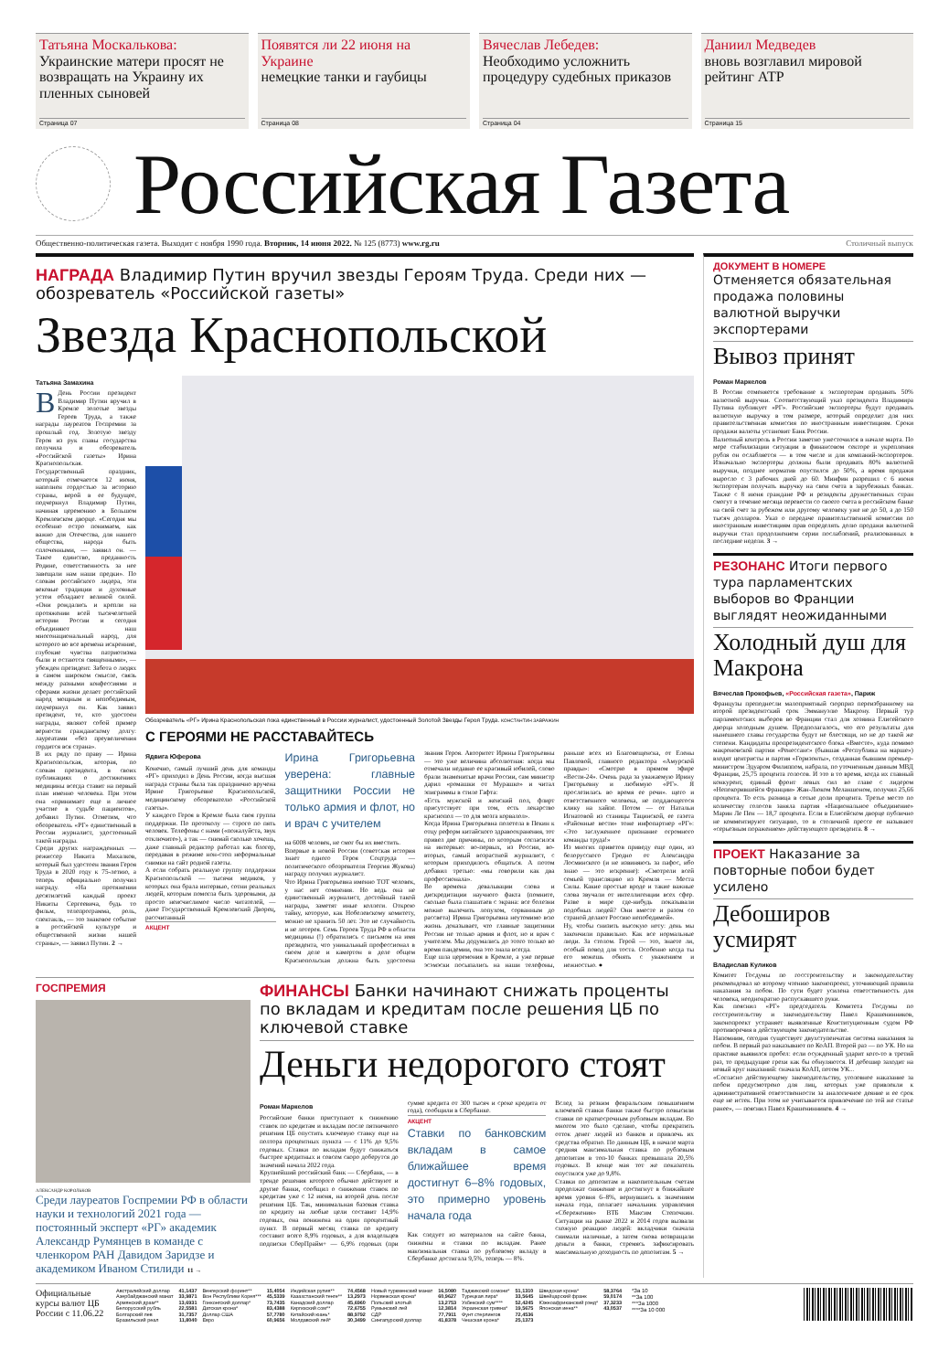Татьяна Москалькова:
Украинские матери просят не возвращать на Украину их пленных сыновей
Страница 07
Появятся ли 22 июня на Украине
немецкие танки и гаубицы
Страница 08
Вячеслав Лебедев:
Необходимо усложнить процедуру судебных приказов
Страница 04
Даниил Медведев
вновь возглавил мировой рейтинг АТР
Страница 15
Российская Газета
Общественно-политическая газета. Выходит с ноября 1990 года. Вторник, 14 июня 2022. № 125 (8773) www.rg.ru Столичный выпуск
НАГРАДА Владимир Путин вручил звезды Героям Труда. Среди них — обозреватель «Российской газеты»
Звезда Краснопольской
Татьяна Замахина
В День России президент Владимир Путин вручил в Кремле золотые звезды Героев Труда, а также награды лауреатов Госпремии за прошлый год. Золотую звезду Героя из рук главы государства получила и обозреватель «Российской газеты» Ирина Краснопольская.
Государственный праздник, который отмечается 12 июня, наполнен гордостью за историю страны, верой в ее будущее, подчеркнул Владимир Путин, начиная церемонию в Большом Кремлевском дворце. «Сегодня мы особенно остро понимаем, как важно для Отечества, для нашего общества, народа быть сплоченными, — заявил он. — Такое единство, преданность Родине, ответственность за нее завещали нам наши предки». По словам российского лидера, эти вековые традиции и духовные устои обладают великой силой. «Они рождались и крепли на протяжении всей тысячелетней истории России и сегодня объединяют наш многонациональный народ, для которого во все времена искренние, глубокие чувства патриотизма были и остаются священными», — убежден президент. Забота о людях в самом широком смысле, связь между разными конфессиями и сферами жизни делает российский народ мощным и непобедимым, подчеркнул он. Как заявил президент, те, кто удостоен награды, являют собой пример верности гражданскому долгу: лауреатами «без преувеличения гордится вся страна».
В их ряду по праву — Ирина Краснопольская, которая, по словам президента, в своих публикациях о достижениях медицины всегда ставит на первый план именно человека. При этом она «принимает еще и личное участие в судьбе пациентов», добавил Путин. Отметим, что обозреватель «РГ» единственный в России журналист, удостоенный такой награды.
Среди других награжденных — режиссер Никита Михалков, который был удостоен звания Героя Труда в 2020 году к 75-летию, а теперь официально получил награду. «На протяжении десятилетий каждый проект Никиты Сергеевича, будь то фильм, телепрограмма, роль, спектакль, — это знаковое событие в российской культуре и общественной жизни нашей страны», — заявил Путин. 2 →
Обозреватель «РГ» Ирина Краснопольская пока единственный в России журналист, удостоенный Золотой Звезды Героя Труда. КОНСТАНТИН ЗАВРАЖИН
С ГЕРОЯМИ НЕ РАССТАВАЙТЕСЬ
Ядвига Юферова
Конечно, самый лучший день для команды «РГ» приходил в День России, когда высшая награда страны была так празднично вручена Ирине Григорьевне Краснопольской, медицинскому обозревателю «Российской газеты».
У каждого Героя в Кремле была своя группа поддержки. По протоколу — строго по пять человек. Телефоны с нами («пожалуйста, звук отключите»), а так — снимай сколько хочешь, даже главный редактор работал как блогер, передавая в режиме нон-стоп неформальные снимки на сайт родной газеты.
А если собрать реальную группу поддержки Краснопольской — тысячи медиков, у которых она брала интервью, сотни реальных людей, которым помогла быть здоровыми, да просто неисчислимое число читателей, — даже Государственный Кремлевский Дворец, рассчитанный
АКЦЕНТ
Ирина Григорьевна уверена: главные защитники России не только армия и флот, но и врач с учителем
на 6008 человек, не смог бы их вместить.
Впервые в новой России (советская история знает одного Героя Соцтруда — политического обозревателя Георгия Жукова) награду получил журналист.
Что Ирина Григорьевна именно ТОТ человек, у нас нет сомнения. Но ведь она не единственный журналист, достойный такой награды, заметят иные коллеги. Открою тайну, которую, как Нобелевскому комитету, можно не хранить 50 лет. Это не случайность и не лотерея. Семь Героев Труда РФ в области медицины (!) обратились с письмом на имя президента, что уникальный профессионал в своем деле и камертон в деле общем Краснопольская должна быть удостоена звания Героя. Авторитет Ирины Григорьевны — это уже величина абсолютная: когда мы отмечали недавно ее красивый юбилей, слово брали знаменитые врачи России, сам министр дарил «ромашки от Мурашко» и читал эпиграммы в стиле Гафта:
«Есть мужской и женский пол, флирт присутствует при том, есть лекарство краснопол — то для мозга корвалол».
Когда Ирина Григорьевна полетела в Пекин к отцу реформ китайского здравоохранения, тот привел две причины, по которым согласился на интервью: во-первых, из России, во-вторых, самый возрастной журналист, с которым приходилось общаться. А потом добавил третью: «мы говорили как два профессионала».
Во времена девальвации слова и дискредитации научного факта (помните, сколько была глашатаев с экрана: все болезни можно вылечить лопухом, сорванным до рассвета) Ирина Григорьевна неутомимо всю жизнь доказывает, что главные защитники России не только армия и флот, но и врач с учителем. Мы додумались до этого только во время пандемии, она это знала всегда.
Еще шла церемония в Кремле, а уже первые эсэмэски посыпались на наши телефоны, раньше всех из Благовещенска, от Елены Павловой, главного редактора «Амурской правды»: «Смотрю в прямом эфире «Вести-24». Очень рада за уважаемую Ирину Григорьевну и любимую «РГ». Я прослезилась во время ее речи». щего и ответственного человека, не поддающегося клику на хайпе. Потом — от Натальи Игнатовой из станицы Тацинской, ее газета «Районные вести» тоже инфопартнер «РГ»: «Это заслуженное признание огромного команды труда!»
Из многих приветов приведу еще один, из белорусского Гродно от Александра Лосминского (и не извиняюсь за пафос, ибо знаю — это искренне): «Смотрели всей семьей трансляцию из Кремля — Места Силы. Какие простые вроде и такие важные слова звучали от интеллигенции всех сфер. Разве в мире где-нибудь показывали подобных людей? Они вместе и разом со страной делают Россию непобедимой».
Ну, чтобы снизить высокую ноту: день мы закончили правильно. Как все нормальные люди. За столом. Герой — это, знаете ли, особый повод для тоста. Особенно когда ты его можешь обнять с уважением и нежностью. ●
ГОСПРЕМИЯ
АЛЕКСАНДР КОРОЛЬКОВ
Среди лауреатов Госпремии РФ в области науки и технологий 2021 года — постоянный эксперт «РГ» академик Александр Румянцев в команде с членкором РАН Давидом Заридзе и академиком Иваном Стилиди 11 →
ФИНАНСЫ Банки начинают снижать проценты по вкладам и кредитам после решения ЦБ по ключевой ставке
Деньги недорогого стоят
Роман Маркелов
Российские банки приступают к снижению ставок по кредитам и вкладам после пятничного решения ЦБ опустить ключевую ставку еще на полтора процентных пункта — с 11% до 9,5% годовых. Ставки по вкладам будут снижаться быстрее кредитных и совсем скоро доберутся до значений начала 2022 года.
Крупнейший российский банк — Сбербанк, — в тренде решения которого обычно действуют и другие банки, сообщил о снижении ставок по кредитам уже с 12 июня, на второй день после решения ЦБ. Так, минимальная базовая ставка по кредиту на любые цели составит 14,9% годовых, она понижена на один процентный пункт. В первый месяц ставка по кредиту составит всего 8,9% годовых, а для владельцев подписки СберПрайм+ — 6,9% годовых (при сумме кредита от 300 тысяч и сроке кредита от года), сообщили в Сбербанке.
АКЦЕНТ
Ставки по банковским вкладам в самое ближайшее время достигнут 6–8% годовых, это примерно уровень начала года
Как следует из материалов на сайте банка, снижены и ставки по вкладам. Ранее максимальная ставка по рублевому вкладу в Сбербанке достигала 9,5%, теперь — 8%.
Вслед за резким февральским повышением ключевой ставки банки также быстро повысили ставки по краткосрочным рублевым вкладам. Во многом это было сделано, чтобы прекратить отток денег людей из банков и привлечь их средства обратно. По данным ЦБ, в начале марта средняя максимальная ставка по рублевым депозитам в топ-10 банках превышала 20,5% годовых. В конце мая тот же показатель опустился уже до 9,8%.
Ставки по депозитам и накопительным счетам продолжат снижение и достигнут в ближайшее время уровня 6–8%, вернувшись к значениям начала года, полагает начальник управления «Сбережения» ВТБ Максим Степочкин. Ситуации на рынке 2022 и 2014 годов вызвали схожую реакцию людей: вкладчики сначала снимали наличные, а затем снова возвращали деньги в банки, стремясь зафиксировать максимальную доходность по депозитам. 5 →
ДОКУМЕНТ В НОМЕРЕ
Отменяется обязательная продажа половины валютной выручки экспортерами
Вывоз принят
Роман Маркелов
В России отменяется требование к экспортерам продавать 50% валютной выручки. Соответствующий указ президента Владимира Путина публикует «РГ». Российские экспортеры будут продавать валютную выручку в том размере, который определит для них правительственная комиссия по иностранным инвестициям. Сроки продажи валюты установит Банк России.
Валютный контроль в России заметно ужесточился в начале марта. По мере стабилизации ситуации в финансовом секторе и укрепления рубля он ослабляется — в том числе и для компаний-экспортеров. Изначально экспортеры должны были продавать 80% валютной выручки, позднее норматив опустился до 50%, а время продажи выросло с 3 рабочих дней до 60. Минфин разрешил с 6 июня экспортерам получать выручку на свои счета в зарубежных банках. Также с 8 июня граждане РФ и резиденты дружественных стран смогут в течение месяца перевести со своего счета в российском банке на свой счет за рубежом или другому человеку уже не до 50, а до 150 тысяч долларов. Указ о передаче правительственной комиссии по иностранным инвестициям прав определять долю продажи валютной выручки стал продолжением серии послаблений, реализованных в последние недели. 3 →
РЕЗОНАНС Итоги первого тура парламентских выборов во Франции выглядят неожиданными
Холодный душ для Макрона
Вячеслав Прокофьев, «Российская газета», Париж
Французы преподнесли малоприятный сюрприз переизбранному на второй президентский срок Эммануэлю Макрону. Первый тур парламентских выборов во Франции стал для хозяина Елисейского дворца холодным душем. Предполагалось, что его результаты для нынешнего главы государства будут не блестящи, но не до такой же степени. Кандидаты пропрезидентского блока «Вместе», куда помимо макроновской партии «Ренессанс» (бывшая «Республика на марше») входят центристы и партия «Горизонты», созданная бывшим премьер-министром Эдуаром Филиппом, набрала, по уточненным данным МВД Франции, 25,75 процента голосов. И это в то время, когда их главный конкурент, единый фронт левых сил во главе с лидером «Непокорившейся Франции» Жан-Люком Меланшоном, получил 25,66 процента. То есть разница в сотые доли процента. Третье место по количеству голосов заняла партия «Национальное объединение» Марин Ле Пен — 18,7 процента. Если в Елисейском дворце публично не комментируют ситуацию, то в столичной прессе ее называют «серьезным поражением» действующего президента. 8 →
ПРОЕКТ Наказание за повторные побои будет усилено
Дебоширов усмирят
Владислав Куликов
Комитет Госдумы по госстроительству и законодательству рекомендовал ко второму чтению законопроект, уточняющий правила наказания за побои. По сути будет усилена ответственность для человека, неоднократно распускавшего руки.
Как пояснил «РГ» председатель Комитета Госдумы по госстроительству и законодательству Павел Крашенинников, законопроект устраняет выявленные Конституционным судом РФ противоречия в действующем законодательстве.
Напомним, сегодня существует двухступенчатая система наказания за побои. В первый раз наказывают по КоАП. Второй раз — по УК. Но на практике выявился пробел: если осужденный ударит кого-то в третий раз, то предыдущие грехи как бы обнуляются. И дебошир заходит на новый круг наказаний: сначала КоАП, потом УК...
«Согласно действующему законодательству, уголовное наказание за побои предусмотрено для лиц, которых уже привлекли к административной ответственности за аналогичное деяние и ее срок еще не истек. При этом не учитывается привлечение по той же статье ранее», — пояснил Павел Крашенинников. 4 →
Официальные курсы валют ЦБ России с 11.06.22
| Австралийский доллар | 41,1437 | Венгерский форинт** | 15,4054 | Индийская рупия** | 74,4568 | Новый туркменский манат | 16,5080 | Таджикский сомони* | 51,1310 | Шведская крона* | 58,3764 |
| Азербайджанский манат | 33,9871 | Вон Республики Корея*** | 45,5339 | Казахстанский тенге** | 13,2973 | Норвежская крона* | 60,9627 | Турецкая лира* | 33,5645 | Швейцарский франк | 59,0174 |
| Армянский драм** | 13,6931 | Гонконгский доллар* | 73,7435 | Канадский доллар | 45,6960 | Польский злотый | 13,2753 | Узбекский сум**** | 52,4245 | Южноафриканский рэнд* | 37,3233 |
| Белорусский рубль | 22,5581 | Датская крона* | 83,4388 | Киргизский сом** | 72,6755 | Румынский лей | 12,3814 | Украинская гривна* | 19,5675 | Японская иена** | 43,0537 |
| Болгарский лев | 31,7357 | Доллар США | 57,7780 | Китайский юань* | 88,9792 | СДР | 77,7911 | Фунт стерлингов | 72,4536 | | |
| Бразильский реал | 11,8040 | Евро | 60,9656 | Молдавский лей* | 30,3499 | Сингапурский доллар | 41,8378 | Чешская крона* | 25,1373 | | |
*За 10
**За 100
***За 1000
****За 10 000